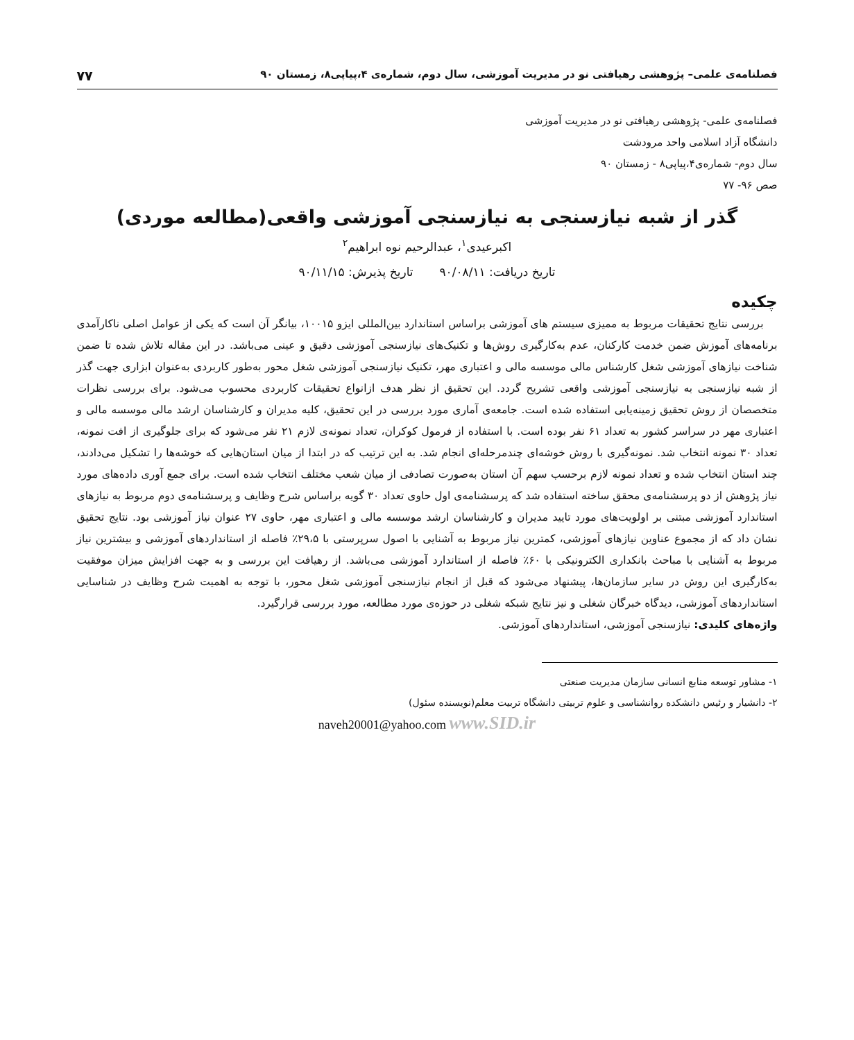فصلنامه‌ی علمی– پژوهشی رهیافتی نو در مدیریت آموزشی، سال دوم، شماره‌ی ۴،پیاپی۸، زمستان ۹۰ ۷۷
فصلنامه‌ی علمی- پژوهشی رهیافتی نو در مدیریت آموزشی
دانشگاه آزاد اسلامی واحد مرودشت
سال دوم- شماره‌ی۴،پیاپی۸ - زمستان ۹۰
صص ۹۶- ۷۷
گذر از شبه نیازسنجی به نیازسنجی آموزشی واقعی(مطالعه موردی)
اکبرعیدی<sup>۱</sup>، عبدالرحیم نوه ابراهیم<sup>۲</sup>
تاریخ دریافت: ۹۰/۰۸/۱۱ تاریخ پذیرش: ۹۰/۱۱/۱۵
چکیده
بررسی نتایج تحقیقات مربوط به ممیزی سیستم های آموزشی براساس استاندارد بین‌المللی ایزو ۱۰۰۱۵، بیانگر آن است که یکی از عوامل اصلی ناکارآمدی برنامه‌های آموزش ضمن خدمت کارکنان، عدم به‌کارگیری روش‌ها و تکنیک‌های نیازسنجی آموزشی دقیق و عینی می‌باشد. در این مقاله تلاش شده تا ضمن شناخت نیازهای آموزشی شغل کارشناس مالی موسسه مالی و اعتباری مهر، تکنیک نیازسنجی آموزشی شغل محور به‌طور کاربردی به‌عنوان ابزاری جهت گذر از شبه نیازسنجی به نیازسنجی آموزشی واقعی تشریح گردد. این تحقیق از نظر هدف ازانواع تحقیقات کاربردی محسوب می‌شود. برای بررسی نظرات متخصصان از روش تحقیق زمینه‌یابی استفاده شده است. جامعه‌ی آماری مورد بررسی در این تحقیق، کلیه مدیران و کارشناسان ارشد مالی موسسه مالی و اعتباری مهر در سراسر کشور به تعداد ۶۱ نفر بوده است. با استفاده از فرمول کوکران، تعداد نمونه‌ی لازم ۲۱ نفر می‌شود که برای جلوگیری از افت نمونه، تعداد ۳۰ نمونه انتخاب شد. نمونه‌گیری با روش خوشه‌ای چندمرحله‌ای انجام شد. به این ترتیب که در ابتدا از میان استان‌هایی که خوشه‌ها را تشکیل می‌دادند، چند استان انتخاب شده و تعداد نمونه لازم برحسب سهم آن استان به‌صورت تصادفی از میان شعب مختلف انتخاب شده است. برای جمع آوری داده‌های مورد نیاز پژوهش از دو پرسشنامه‌ی محقق ساخته استفاده شد که پرسشنامه‌ی اول حاوی تعداد ۳۰ گویه براساس شرح وظایف و پرسشنامه‌ی دوم مربوط به نیازهای استاندارد آموزشی مبتنی بر اولویت‌های مورد تایید مدیران و کارشناسان ارشد موسسه مالی و اعتباری مهر، حاوی ۲۷ عنوان نیاز آموزشی بود. نتایج تحقیق نشان داد که از مجموع عناوین نیازهای آموزشی، کمترین نیاز مربوط به آشنایی با اصول سرپرستی با ۲۹،۵٪ فاصله از استانداردهای آموزشی و بیشترین نیاز مربوط به آشنایی با مباحث بانکداری الکترونیکی با ۶۰٪ فاصله از استاندارد آموزشی می‌باشد. از رهیافت این بررسی و به جهت افزایش میزان موفقیت به‌کارگیری این روش در سایر سازمان‌ها، پیشنهاد می‌شود که قبل از انجام نیازسنجی آموزشی شغل محور، با توجه به اهمیت شرح وظایف در شناسایی استانداردهای آموزشی، دیدگاه خبرگان شغلی و نیز نتایج شبکه شغلی در حوزه‌ی مورد مطالعه، مورد بررسی قرارگیرد.
واژه‌های کلیدی: نیازسنجی آموزشی، استانداردهای آموزشی.
۱- مشاور توسعه منابع انسانی سازمان مدیریت صنعتی
۲- دانشیار و رئیس دانشکده روانشناسی و علوم تربیتی دانشگاه تربیت معلم(نویسنده سئول)
naveh20001@yahoo.com www.SID.ir